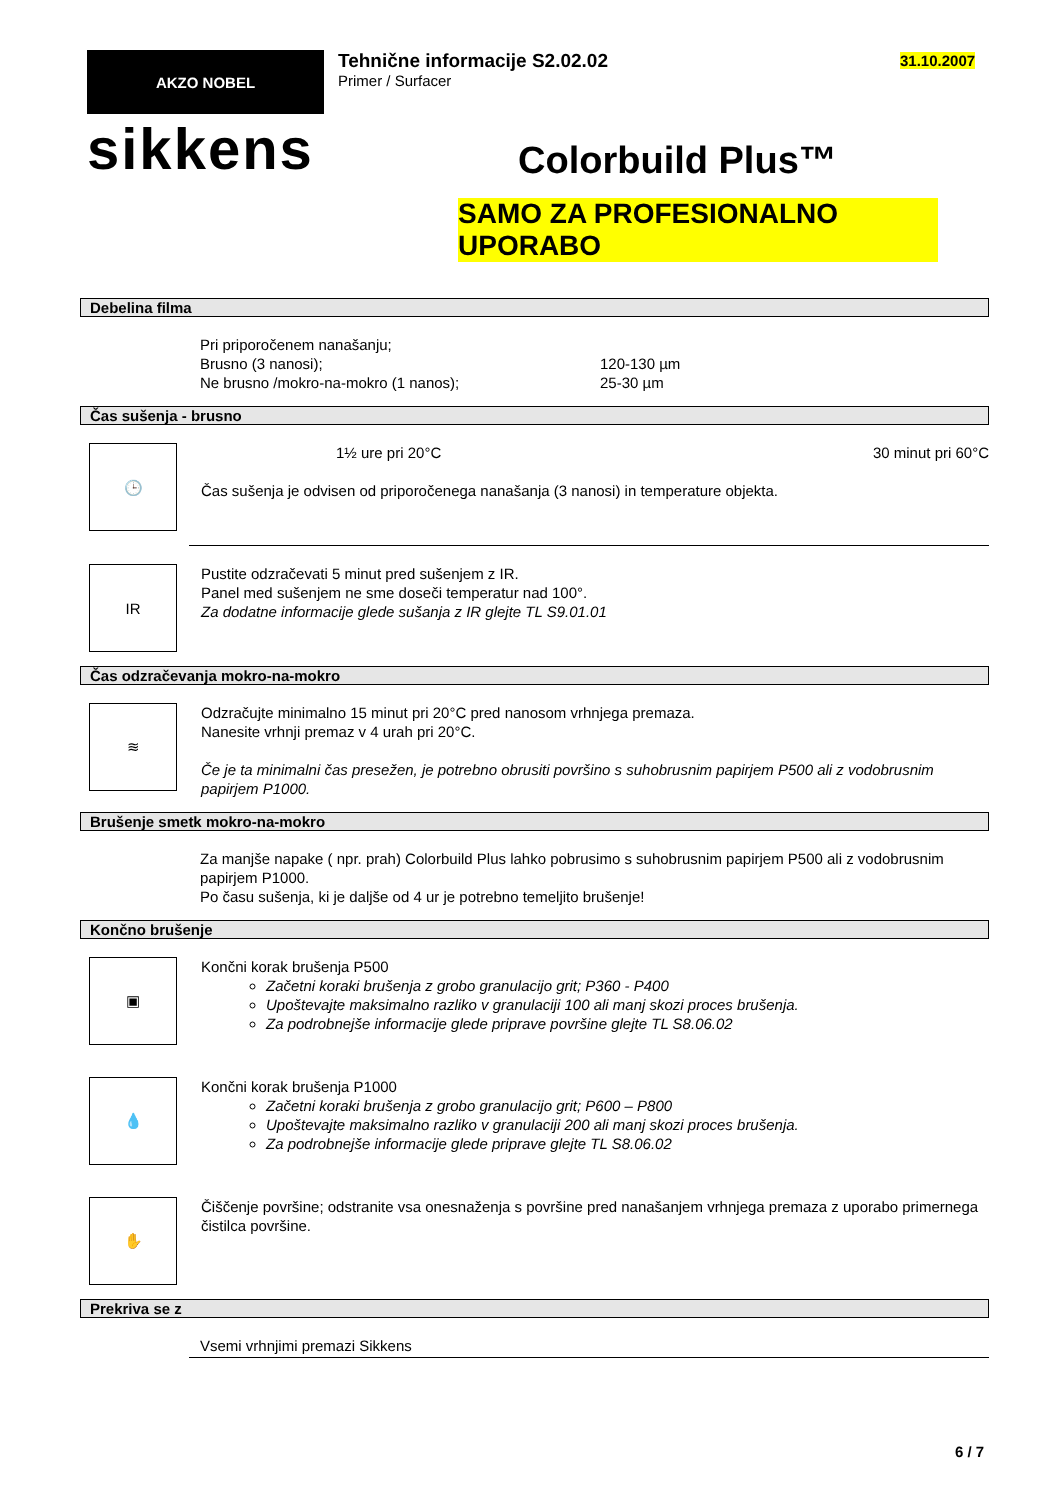AKZO NOBEL
sikkens
Tehnične informacije S2.02.02
Primer / Surfacer
Colorbuild Plus™
SAMO ZA PROFESIONALNO UPORABO
31.10.2007
Debelina filma
Pri priporočenem nanašanju;
Brusno (3 nanosi); 120-130 µm
Ne brusno /mokro-na-mokro (1 nanos); 25-30 µm
Čas sušenja - brusno
🕒
1½ ure pri 20°C 30 minut pri 60°C
Čas sušenja je odvisen od priporočenega nanašanja (3 nanosi) in temperature objekta.
IR
Pustite odzračevati 5 minut pred sušenjem z IR.
Panel med sušenjem ne sme doseči temperatur nad 100°.
Za dodatne informacije glede sušanja z IR glejte TL S9.01.01
Čas odzračevanja mokro-na-mokro
≋
Odzračujte minimalno 15 minut pri 20°C pred nanosom vrhnjega premaza.
Nanesite vrhnji premaz v 4 urah pri 20°C.
Če je ta minimalni čas presežen, je potrebno obrusiti površino s suhobrusnim papirjem P500 ali z vodobrusnim papirjem P1000.
Brušenje smetk mokro-na-mokro
Za manjše napake ( npr. prah) Colorbuild Plus lahko pobrusimo s suhobrusnim papirjem P500 ali z vodobrusnim papirjem P1000.
Po času sušenja, ki je daljše od 4 ur je potrebno temeljito brušenje!
Končno brušenje
▣
Končni korak brušenja P500
Začetni koraki brušenja z grobo granulacijo grit; P360 - P400
Upoštevajte maksimalno razliko v granulaciji 100 ali manj skozi proces brušenja.
Za podrobnejše informacije glede priprave površine glejte TL S8.06.02
💧
Končni korak brušenja P1000
Začetni koraki brušenja z grobo granulacijo grit; P600 – P800
Upoštevajte maksimalno razliko v granulaciji 200 ali manj skozi proces brušenja.
Za podrobnejše informacije glede priprave glejte TL S8.06.02
✋
Čiščenje površine; odstranite vsa onesnaženja s površine pred nanašanjem vrhnjega premaza z uporabo primernega čistilca površine.
Prekriva se z
Vsemi vrhnjimi premazi Sikkens
6 / 7